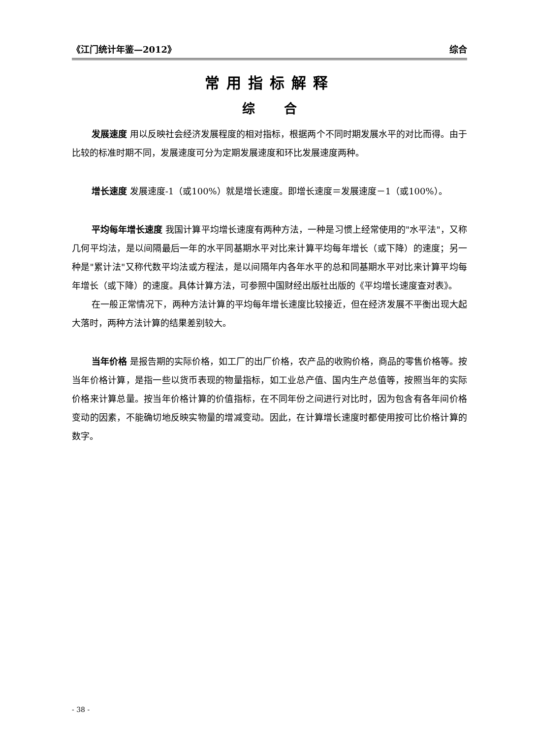《江门统计年鉴—2012》 综合
常用指标解释
综 合
发展速度 用以反映社会经济发展程度的相对指标，根据两个不同时期发展水平的对比而得。由于比较的标准时期不同，发展速度可分为定期发展速度和环比发展速度两种。
增长速度 发展速度-1（或100%）就是增长速度。即增长速度＝发展速度－1（或100%）。
平均每年增长速度 我国计算平均增长速度有两种方法，一种是习惯上经常使用的"水平法"，又称几何平均法，是以间隔最后一年的水平同基期水平对比来计算平均每年增长（或下降）的速度；另一种是"累计法"又称代数平均法或方程法，是以间隔年内各年水平的总和同基期水平对比来计算平均每年增长（或下降）的速度。具体计算方法，可参照中国财经出版社出版的《平均增长速度查对表》。
在一般正常情况下，两种方法计算的平均每年增长速度比较接近，但在经济发展不平衡出现大起大落时，两种方法计算的结果差别较大。
当年价格 是报告期的实际价格，如工厂的出厂价格，农产品的收购价格，商品的零售价格等。按当年价格计算，是指一些以货币表现的物量指标，如工业总产值、国内生产总值等，按照当年的实际价格来计算总量。按当年价格计算的价值指标，在不同年份之间进行对比时，因为包含有各年间价格变动的因素，不能确切地反映实物量的增减变动。因此，在计算增长速度时都使用按可比价格计算的数字。
- 38 -